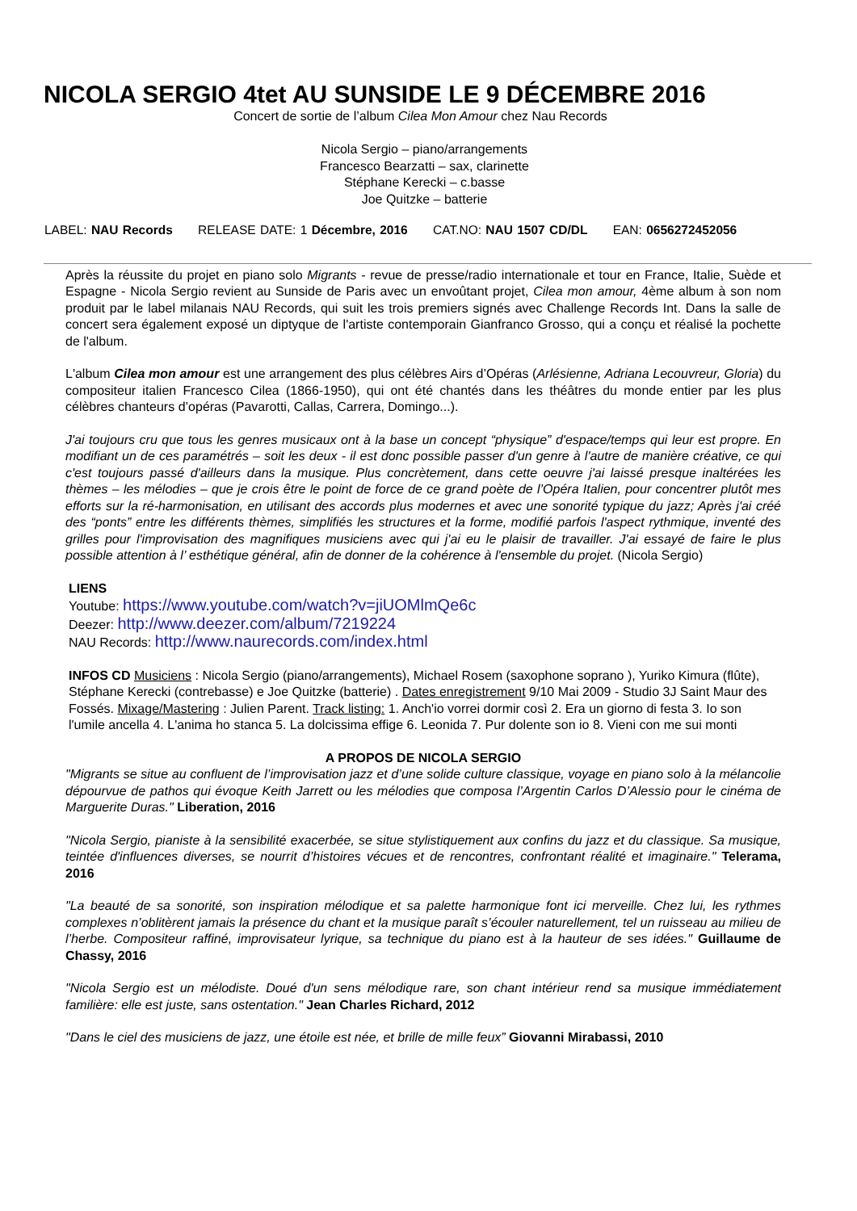NICOLA SERGIO 4tet AU SUNSIDE LE 9 DÉCEMBRE 2016
Concert de sortie de l’album Cilea Mon Amour chez Nau Records
Nicola Sergio – piano/arrangements
Francesco Bearzatti – sax, clarinette
Stéphane Kerecki – c.basse
Joe Quitzke – batterie
LABEL: NAU Records RELEASE DATE: 1 Décembre, 2016 CAT.NO: NAU 1507 CD/DL EAN: 0656272452056
Après la réussite du projet en piano solo Migrants - revue de presse/radio internationale et tour en France, Italie, Suède et Espagne - Nicola Sergio revient au Sunside de Paris avec un envoûtant projet, Cilea mon amour, 4ème album à son nom produit par le label milanais NAU Records, qui suit les trois premiers signés avec Challenge Records Int. Dans la salle de concert sera également exposé un diptyque de l'artiste contemporain Gianfranco Grosso, qui a conçu et réalisé la pochette de l'album.
L'album Cilea mon amour est une arrangement des plus célèbres Airs d’Opéras (Arlésienne, Adriana Lecouvreur, Gloria) du compositeur italien Francesco Cilea (1866-1950), qui ont été chantés dans les théâtres du monde entier par les plus célèbres chanteurs d’opéras (Pavarotti, Callas, Carrera, Domingo...).
J'ai toujours cru que tous les genres musicaux ont à la base un concept “physique” d'espace/temps qui leur est propre. En modifiant un de ces paramétrés – soit les deux - il est donc possible passer d'un genre à l'autre de manière créative, ce qui c'est toujours passé d'ailleurs dans la musique. Plus concrètement, dans cette oeuvre j'ai laissé presque inaltérées les thèmes – les mélodies – que je crois être le point de force de ce grand poète de l’Opéra Italien, pour concentrer plutôt mes efforts sur la ré-harmonisation, en utilisant des accords plus modernes et avec une sonorité typique du jazz; Après j'ai créé des “ponts” entre les différents thèmes, simplifiés les structures et la forme, modifié parfois l'aspect rythmique, inventé des grilles pour l'improvisation des magnifiques musiciens avec qui j'ai eu le plaisir de travailler. J'ai essayé de faire le plus possible attention à l’ esthétique général, afin de donner de la cohérence à l'ensemble du projet. (Nicola Sergio)
LIENS
Youtube: https://www.youtube.com/watch?v=jiUOMlmQe6c
Deezer: http://www.deezer.com/album/7219224
NAU Records: http://www.naurecords.com/index.html
INFOS CD Musiciens : Nicola Sergio (piano/arrangements), Michael Rosem (saxophone soprano ), Yuriko Kimura (flûte), Stéphane Kerecki (contrebasse) e Joe Quitzke (batterie) . Dates enregistrement 9/10 Mai 2009 - Studio 3J Saint Maur des Fossés. Mixage/Mastering : Julien Parent. Track listing: 1. Anch'io vorrei dormir così 2. Era un giorno di festa 3. Io son l'umile ancella 4. L'anima ho stanca 5. La dolcissima effige 6. Leonida 7. Pur dolente son io 8. Vieni con me sui monti
A PROPOS DE NICOLA SERGIO
"Migrants se situe au confluent de l’improvisation jazz et d’une solide culture classique, voyage en piano solo à la mélancolie dépourvue de pathos qui évoque Keith Jarrett ou les mélodies que composa l’Argentin Carlos D’Alessio pour le cinéma de Marguerite Duras." Liberation, 2016
"Nicola Sergio, pianiste à la sensibilité exacerbée, se situe stylistiquement aux confins du jazz et du classique. Sa musique, teintée d'influences diverses, se nourrit d’histoires vécues et de rencontres, confrontant réalité et imaginaire." Telerama, 2016
"La beauté de sa sonorité, son inspiration mélodique et sa palette harmonique font ici merveille. Chez lui, les rythmes complexes n’oblitèrent jamais la présence du chant et la musique paraît s’écouler naturellement, tel un ruisseau au milieu de l’herbe. Compositeur raffiné, improvisateur lyrique, sa technique du piano est à la hauteur de ses idées." Guillaume de Chassy, 2016
"Nicola Sergio est un mélodiste. Doué d'un sens mélodique rare, son chant intérieur rend sa musique immédiatement familière: elle est juste, sans ostentation." Jean Charles Richard, 2012
"Dans le ciel des musiciens de jazz, une étoile est née, et brille de mille feux” Giovanni Mirabassi, 2010